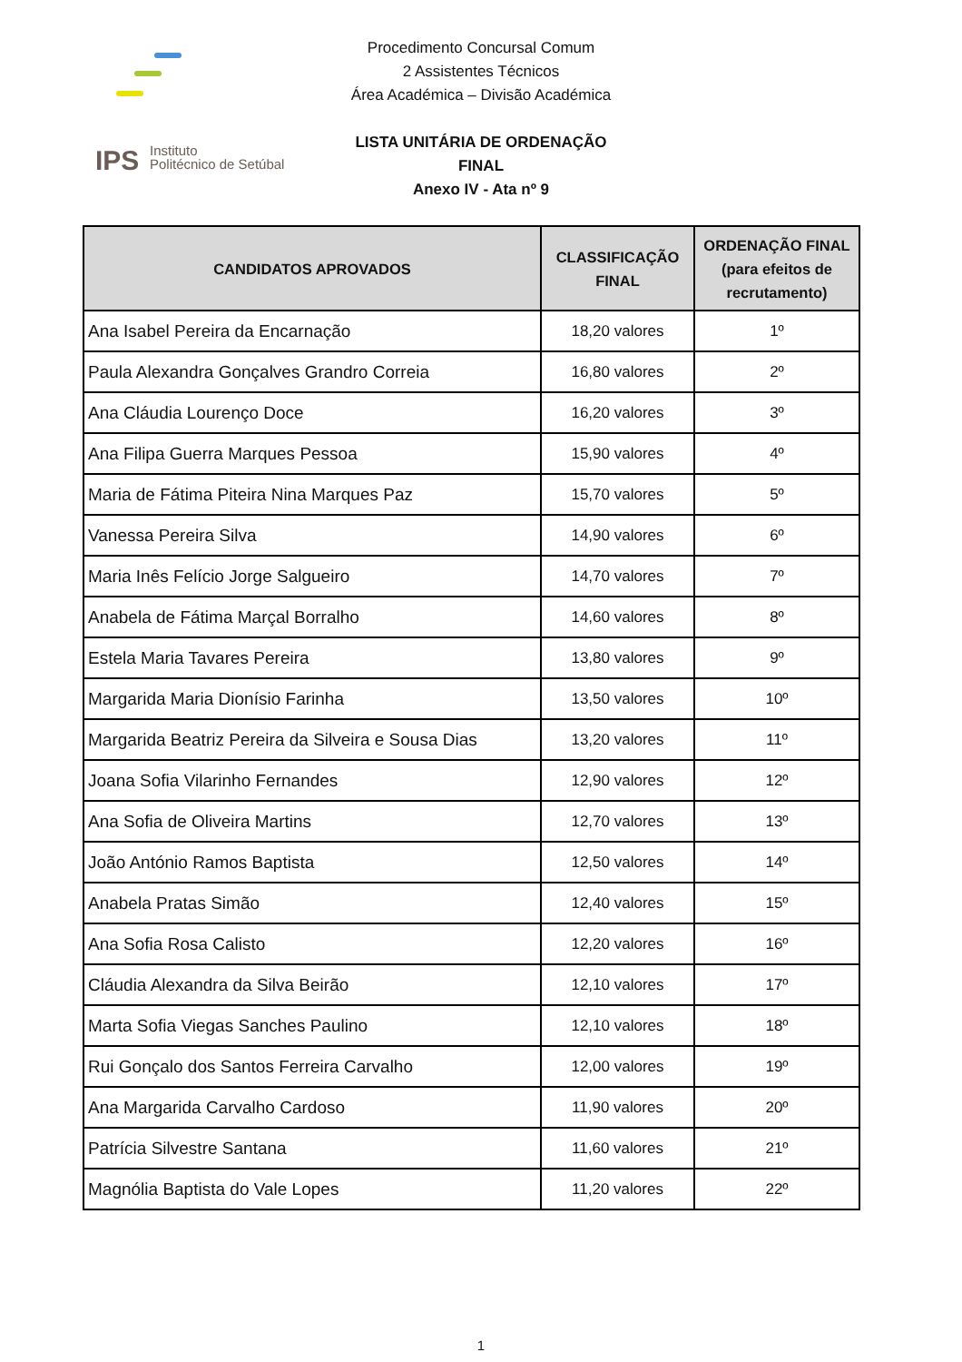IPS
Instituto
Politécnico de Setúbal
Procedimento Concursal Comum
2 Assistentes Técnicos
Área Académica – Divisão Académica
LISTA UNITÁRIA DE ORDENAÇÃO FINAL
Anexo IV - Ata nº 9
| CANDIDATOS APROVADOS | CLASSIFICAÇÃO FINAL | ORDENAÇÃO FINAL (para efeitos de recrutamento) |
| --- | --- | --- |
| Ana Isabel Pereira da Encarnação | 18,20 valores | 1º |
| Paula Alexandra Gonçalves Grandro Correia | 16,80 valores | 2º |
| Ana Cláudia Lourenço Doce | 16,20 valores | 3º |
| Ana Filipa Guerra Marques Pessoa | 15,90 valores | 4º |
| Maria de Fátima Piteira Nina Marques Paz | 15,70 valores | 5º |
| Vanessa Pereira Silva | 14,90 valores | 6º |
| Maria Inês Felício Jorge Salgueiro | 14,70 valores | 7º |
| Anabela de Fátima Marçal Borralho | 14,60 valores | 8º |
| Estela Maria Tavares Pereira | 13,80 valores | 9º |
| Margarida Maria Dionísio Farinha | 13,50 valores | 10º |
| Margarida Beatriz Pereira da Silveira e Sousa Dias | 13,20 valores | 11º |
| Joana Sofia Vilarinho Fernandes | 12,90 valores | 12º |
| Ana Sofia de Oliveira Martins | 12,70 valores | 13º |
| João António Ramos Baptista | 12,50 valores | 14º |
| Anabela Pratas Simão | 12,40 valores | 15º |
| Ana Sofia Rosa Calisto | 12,20 valores | 16º |
| Cláudia Alexandra da Silva Beirão | 12,10 valores | 17º |
| Marta Sofia Viegas Sanches Paulino | 12,10 valores | 18º |
| Rui Gonçalo dos Santos Ferreira Carvalho | 12,00 valores | 19º |
| Ana Margarida Carvalho Cardoso | 11,90 valores | 20º |
| Patrícia Silvestre Santana | 11,60 valores | 21º |
| Magnólia Baptista do Vale Lopes | 11,20 valores | 22º |
1